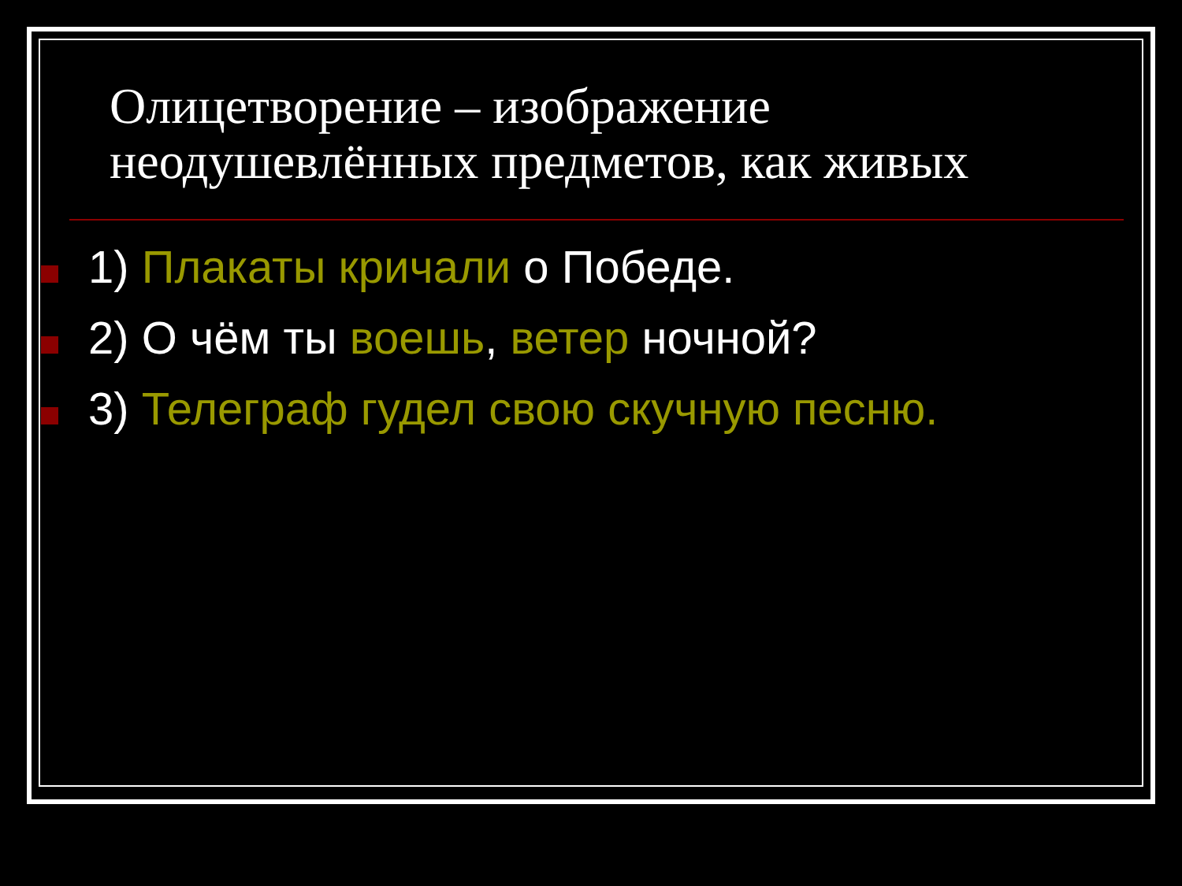Олицетворение – изображение неодушевлённых предметов, как живых
1) Плакаты кричали о Победе.
2) О чём ты воешь, ветер ночной?
3) Телеграф гудел свою скучную песню.